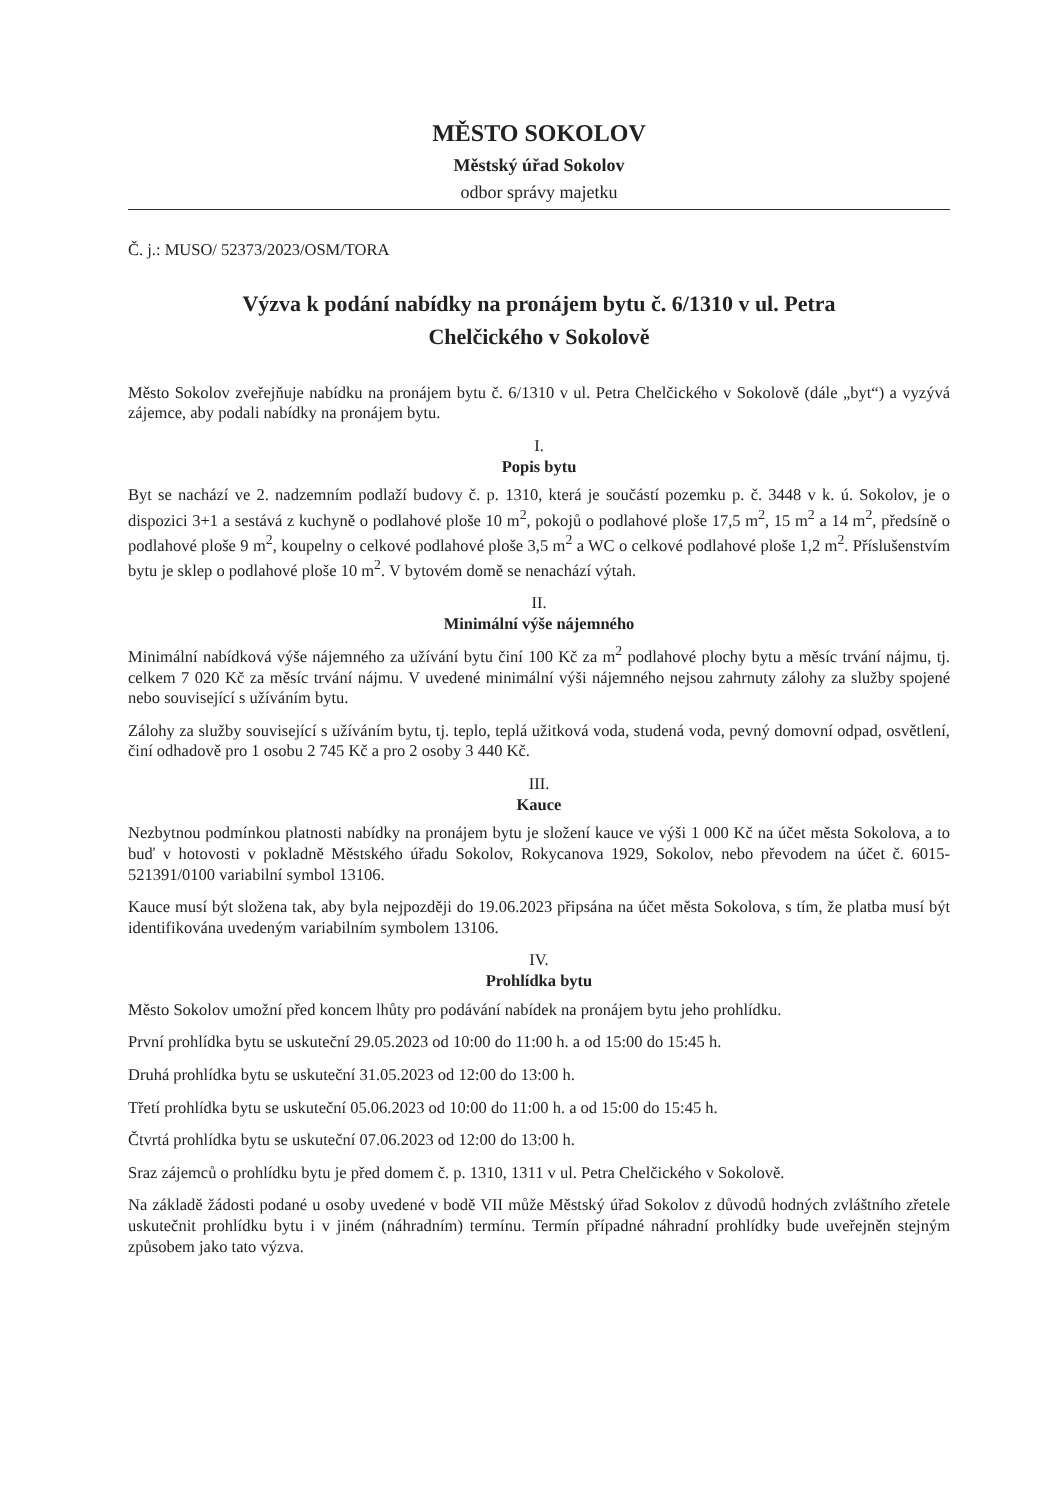MĚSTO SOKOLOV
Městský úřad Sokolov
odbor správy majetku
Č. j.: MUSO/ 52373/2023/OSM/TORA
Výzva k podání nabídky na pronájem bytu č. 6/1310 v ul. Petra
Chelčického v Sokolově
Město Sokolov zveřejňuje nabídku na pronájem bytu č. 6/1310 v ul. Petra Chelčického v Sokolově (dále „byt“) a vyzývá zájemce, aby podali nabídky na pronájem bytu.
I.
Popis bytu
Byt se nachází ve 2. nadzemním podlaží budovy č. p. 1310, která je součástí pozemku p. č. 3448 v k. ú. Sokolov, je o dispozici 3+1 a sestává z kuchyně o podlahové ploše 10 m<sup>2</sup>, pokojů o podlahové ploše 17,5 m<sup>2</sup>, 15 m<sup>2</sup> a 14 m<sup>2</sup>, předsíně o podlahové ploše 9 m<sup>2</sup>, koupelny o celkové podlahové ploše 3,5 m<sup>2</sup> a WC o celkové podlahové ploše 1,2 m<sup>2</sup>. Příslušenstvím bytu je sklep o podlahové ploše 10 m<sup>2</sup>. V bytovém domě se nenachází výtah.
II.
Minimální výše nájemného
Minimální nabídková výše nájemného za užívání bytu činí 100 Kč za m<sup>2</sup> podlahové plochy bytu a měsíc trvání nájmu, tj. celkem 7 020 Kč za měsíc trvání nájmu. V uvedené minimální výši nájemného nejsou zahrnuty zálohy za služby spojené nebo související s užíváním bytu.
Zálohy za služby související s užíváním bytu, tj. teplo, teplá užitková voda, studená voda, pevný domovní odpad, osvětlení, činí odhadově pro 1 osobu 2 745 Kč a pro 2 osoby 3 440 Kč.
III.
Kauce
Nezbytnou podmínkou platnosti nabídky na pronájem bytu je složení kauce ve výši 1 000 Kč na účet města Sokolova, a to buď v hotovosti v pokladně Městského úřadu Sokolov, Rokycanova 1929, Sokolov, nebo převodem na účet č. 6015-521391/0100 variabilní symbol 13106.
Kauce musí být složena tak, aby byla nejpozději do 19.06.2023 připsána na účet města Sokolova, s tím, že platba musí být identifikována uvedeným variabilním symbolem 13106.
IV.
Prohlídka bytu
Město Sokolov umožní před koncem lhůty pro podávání nabídek na pronájem bytu jeho prohlídku.
První prohlídka bytu se uskuteční 29.05.2023 od 10:00 do 11:00 h. a od 15:00 do 15:45 h.
Druhá prohlídka bytu se uskuteční 31.05.2023 od 12:00 do 13:00 h.
Třetí prohlídka bytu se uskuteční 05.06.2023 od 10:00 do 11:00 h. a od 15:00 do 15:45 h.
Čtvrtá prohlídka bytu se uskuteční 07.06.2023 od 12:00 do 13:00 h.
Sraz zájemců o prohlídku bytu je před domem č. p. 1310, 1311 v ul. Petra Chelčického v Sokolově.
Na základě žádosti podané u osoby uvedené v bodě VII může Městský úřad Sokolov z důvodů hodných zvláštního zřetele uskutečnit prohlídku bytu i v jiném (náhradním) termínu. Termín případné náhradní prohlídky bude uveřejněn stejným způsobem jako tato výzva.